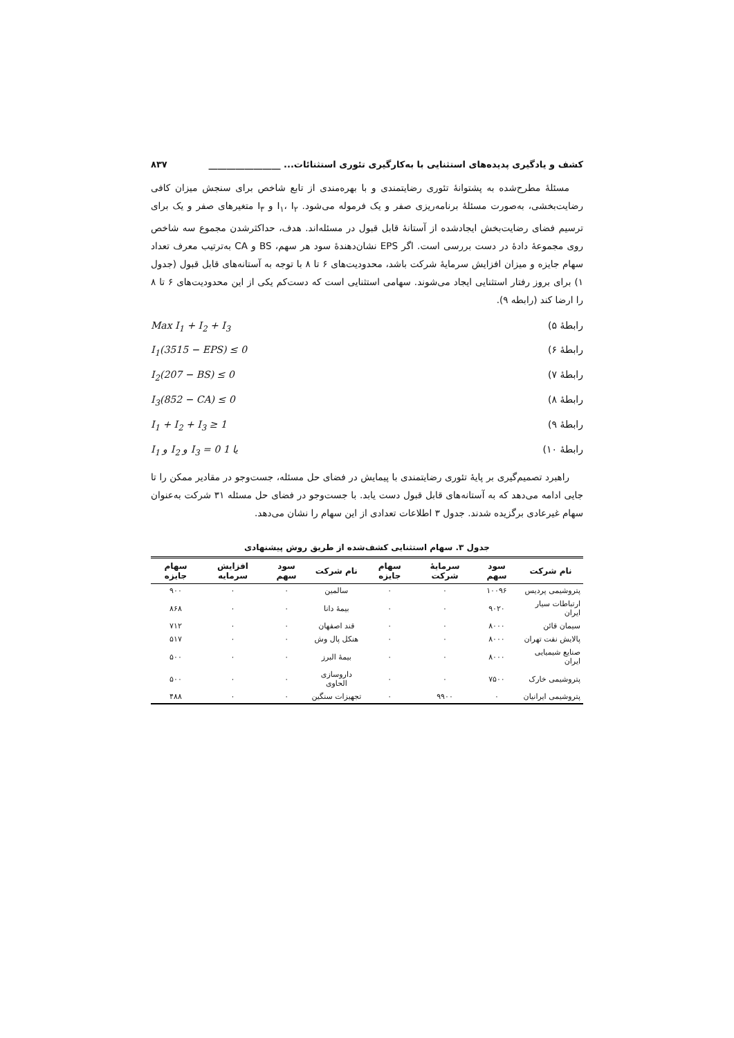کشف و یادگیری پدیده‌های استثنایی با به‌کارگیری تئوری استثنائات... ________________ ۸۳۷
مسئلهٔ مطرح‌شده به پشتوانهٔ تئوری رضایتمندی و با بهره‌مندی از تابع شاخص برای سنجش میزان کافی رضایت‌بخشی، به‌صورت مسئلهٔ برنامه‌ریزی صفر و یک فرموله می‌شود. I<sub>۱</sub>، I<sub>۲</sub> و I<sub>۳</sub> متغیرهای صفر و یک برای ترسیم فضای رضایت‌بخش ایجادشده از آستانهٔ قابل قبول در مسئله‌اند. هدف، حداکثرشدن مجموع سه شاخص روی مجموعهٔ دادهٔ در دست بررسی است. اگر EPS نشان‌دهندهٔ سود هر سهم، BS و CA به‌ترتیب معرف تعداد سهام جایزه و میزان افزایش سرمایهٔ شرکت باشد، محدودیت‌های ۶ تا ۸ با توجه به آستانه‌های قابل قبول (جدول ۱) برای بروز رفتار استثنایی ایجاد می‌شوند. سهامی استثنایی است که دست‌کم یکی از این محدودیت‌های ۶ تا ۸ را ارضا کند (رابطه ۹).
رابطهٔ ۵) Max I<sub>1</sub> + I<sub>2</sub> + I<sub>3</sub>
رابطهٔ ۶) I<sub>1</sub>(3515 − EPS) ≤ 0
رابطهٔ ۷) I<sub>2</sub>(207 − BS) ≤ 0
رابطهٔ ۸) I<sub>3</sub>(852 − CA) ≤ 0
رابطهٔ ۹) I<sub>1</sub> + I<sub>2</sub> + I<sub>3</sub> ≥ 1
رابطهٔ ۱۰) I<sub>1</sub> و I<sub>2</sub> و I<sub>3</sub> = 0 یا 1
راهبرد تصمیم‌گیری بر پایهٔ تئوری رضایتمندی با پیمایش در فضای حل مسئله، جست‌وجو در مقادیر ممکن را تا جایی ادامه می‌دهد که به آستانه‌های قابل قبول دست یابد. با جست‌وجو در فضای حل مسئله ۳۱ شرکت به‌عنوان سهام غیرعادی برگزیده شدند. جدول ۳ اطلاعات تعدادی از این سهام را نشان می‌دهد.
جدول ۳. سهام استثنایی کشف‌شده از طریق روش پیشنهادی
| نام شرکت | سود سهم | سرمایهٔ شرکت | سهام جایزه | نام شرکت | سود سهم | افزایش سرمایه | سهام جایزه |
| --- | --- | --- | --- | --- | --- | --- | --- |
| پتروشیمی پردیس | ۱۰۰۹۶ | ۰ | ۰ | سالمین | ۰ | ۰ | ۹۰۰ |
| ارتباطات سیار ایران | ۹۰۲۰ | ۰ | ۰ | بیمهٔ دانا | ۰ | ۰ | ۸۶۸ |
| سیمان قائن | ۸۰۰۰ | ۰ | ۰ | قند اصفهان | ۰ | ۰ | ۷۱۲ |
| پالایش نفت تهران | ۸۰۰۰ | ۰ | ۰ | هنکل پال وش | ۰ | ۰ | ۵۱۷ |
| صنایع شیمیایی ایران | ۸۰۰۰ | ۰ | ۰ | بیمهٔ البرز | ۰ | ۰ | ۵۰۰ |
| پتروشیمی خارک | ۷۵۰۰ | ۰ | ۰ | داروسازی الحاوی | ۰ | ۰ | ۵۰۰ |
| پتروشیمی ایرانیان | ۰ | ۹۹۰۰ | ۰ | تجهیزات سنگین | ۰ | ۰ | ۴۸۸ |